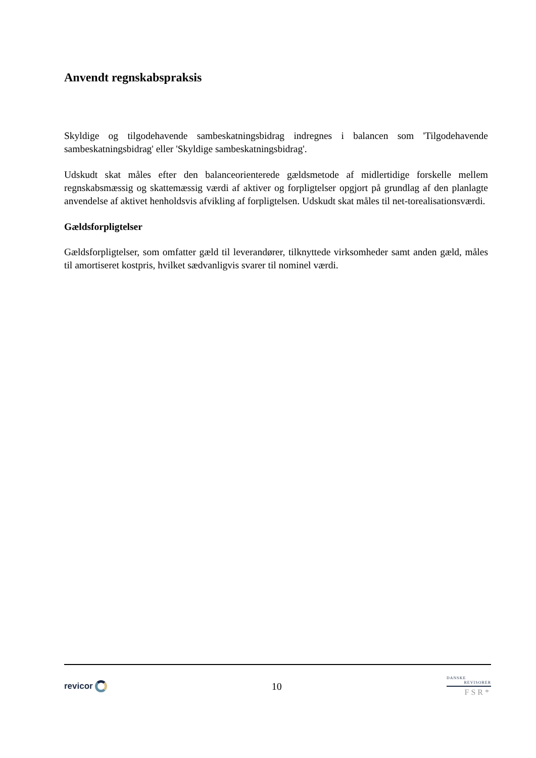Anvendt regnskabspraksis
Skyldige og tilgodehavende sambeskatningsbidrag indregnes i balancen som 'Tilgodehavende sambeskatningsbidrag' eller 'Skyldige sambeskatningsbidrag'.
Udskudt skat måles efter den balanceorienterede gældsmetode af midlertidige forskelle mellem regnskabsmæssig og skattemæssig værdi af aktiver og forpligtelser opgjort på grundlag af den planlagte anvendelse af aktivet henholdsvis afvikling af forpligtelsen. Udskudt skat måles til net-torealisationsværdi.
Gældsforpligtelser
Gældsforpligtelser, som omfatter gæld til leverandører, tilknyttede virksomheder samt anden gæld, måles til amortiseret kostpris, hvilket sædvanligvis svarer til nominel værdi.
revicor
10
DANSKE
REVISORER
FSR*